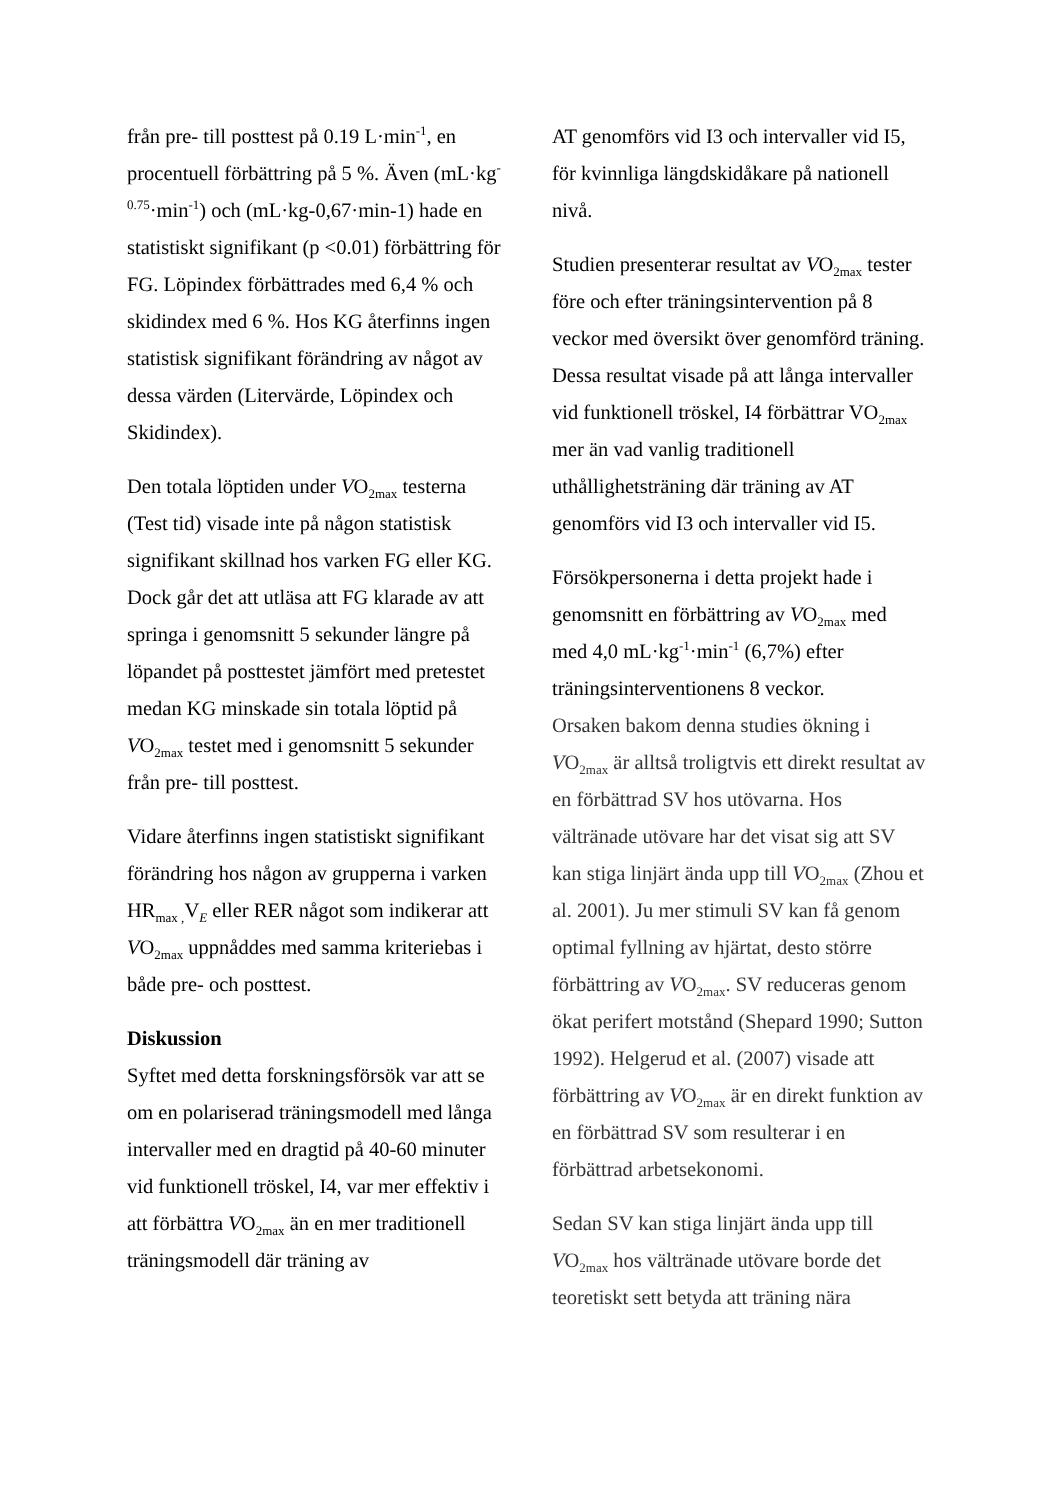från pre- till posttest på 0.19 L·min<sup>-1</sup>, en procentuell förbättring på 5 %. Även (mL·kg<sup>-0.75</sup>·min<sup>-1</sup>) och (mL·kg-0,67·min-1) hade en statistiskt signifikant (p <0.01) förbättring för FG. Löpindex förbättrades med 6,4 % och skidindex med 6 %. Hos KG återfinns ingen statistisk signifikant förändring av något av dessa värden (Litervärde, Löpindex och Skidindex).
Den totala löptiden under VO<sub>2max</sub> testerna (Test tid) visade inte på någon statistisk signifikant skillnad hos varken FG eller KG. Dock går det att utläsa att FG klarade av att springa i genomsnitt 5 sekunder längre på löpandet på posttestet jämfört med pretestet medan KG minskade sin totala löptid på VO<sub>2max</sub> testet med i genomsnitt 5 sekunder från pre- till posttest.
Vidare återfinns ingen statistiskt signifikant förändring hos någon av grupperna i varken HR<sub>max ,</sub>V<sub>E</sub> eller RER något som indikerar att VO<sub>2max</sub> uppnåddes med samma kriteriebas i både pre- och posttest.
Diskussion
Syftet med detta forskningsförsök var att se om en polariserad träningsmodell med långa intervaller med en dragtid på 40-60 minuter vid funktionell tröskel, I4, var mer effektiv i att förbättra VO<sub>2max</sub> än en mer traditionell träningsmodell där träning av
AT genomförs vid I3 och intervaller vid I5, för kvinnliga längdskidåkare på nationell nivå.
Studien presenterar resultat av VO<sub>2max</sub> tester före och efter träningsintervention på 8 veckor med översikt över genomförd träning. Dessa resultat visade på att långa intervaller vid funktionell tröskel, I4 förbättrar VO<sub>2max</sub> mer än vad vanlig traditionell uthållighetsträning där träning av AT genomförs vid I3 och intervaller vid I5.
Försökpersonerna i detta projekt hade i genomsnitt en förbättring av VO<sub>2max</sub> med med 4,0 mL·kg<sup>-1</sup>·min<sup>-1</sup> (6,7%) efter träningsinterventionens 8 veckor.
Orsaken bakom denna studies ökning i VO<sub>2max</sub> är alltså troligtvis ett direkt resultat av en förbättrad SV hos utövarna. Hos vältränade utövare har det visat sig att SV kan stiga linjärt ända upp till VO<sub>2max</sub> (Zhou et al. 2001). Ju mer stimuli SV kan få genom optimal fyllning av hjärtat, desto större förbättring av VO<sub>2max</sub>. SV reduceras genom ökat perifert motstånd (Shepard 1990; Sutton 1992). Helgerud et al. (2007) visade att förbättring av VO<sub>2max</sub> är en direkt funktion av en förbättrad SV som resulterar i en förbättrad arbetsekonomi.
Sedan SV kan stiga linjärt ända upp till VO<sub>2max</sub> hos vältränade utövare borde det teoretiskt sett betyda att träning nära